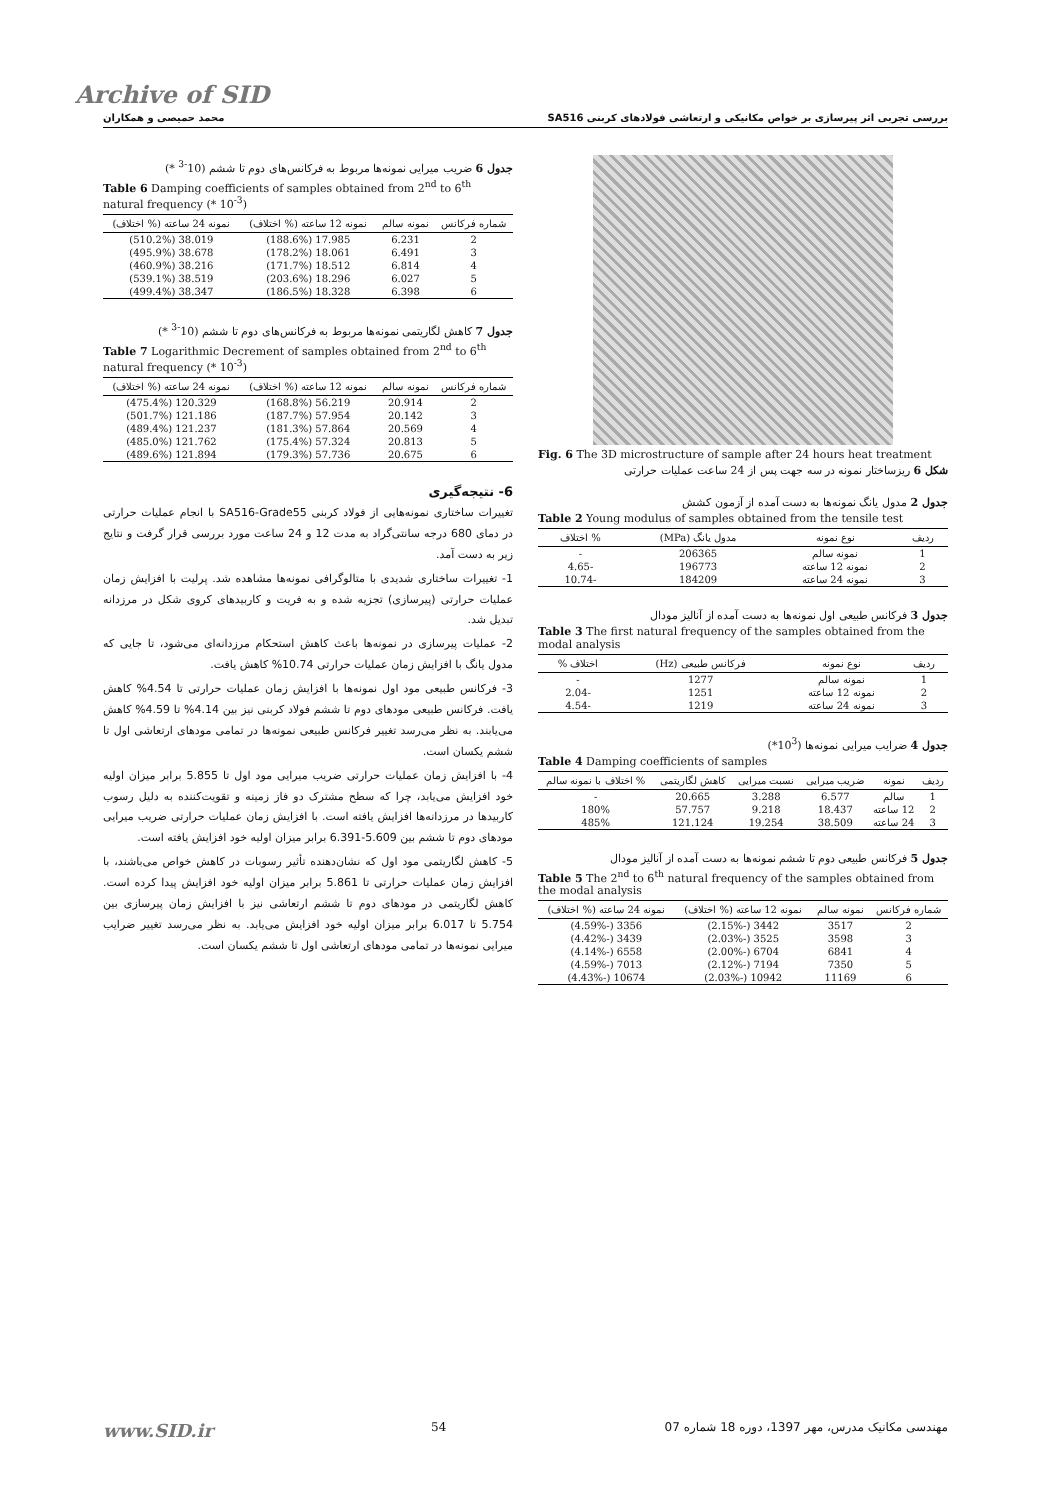Archive of SID
بررسی تجربی اثر پیرسازی بر خواص مکانیکی و ارتعاشی فولادهای کربنی SA516 محمد حمیصی و همکاران
Fig. 6 The 3D microstructure of sample after 24 hours heat treatment
شکل 6 ریزساختار نمونه در سه جهت پس از 24 ساعت عملیات حرارتی
جدول 2 مدول یانگ نمونه‌ها به دست آمده از آزمون کشش
Table 2 Young modulus of samples obtained from the tensile test
| ردیف | نوع نمونه | مدول یانگ (MPa) | % اختلاف |
| --- | --- | --- | --- |
| 1 | نمونه سالم | 206365 | - |
| 2 | نمونه 12 ساعته | 196773 | -4.65 |
| 3 | نمونه 24 ساعته | 184209 | -10.74 |
جدول 3 فرکانس طبیعی اول نمونه‌ها به دست آمده از آنالیز مودال
Table 3 The first natural frequency of the samples obtained from the modal analysis
| ردیف | نوع نمونه | فرکانس طبیعی (Hz) | اختلاف % |
| --- | --- | --- | --- |
| 1 | نمونه سالم | 1277 | - |
| 2 | نمونه 12 ساعته | 1251 | -2.04 |
| 3 | نمونه 24 ساعته | 1219 | -4.54 |
جدول 4 ضرایب میرایی نمونه‌ها (10<sup>3</sup>*)
Table 4 Damping coefficients of samples
| ردیف | نمونه | ضریب میرایی | نسبت میرایی | کاهش لگاریتمی | % اختلاف با نمونه سالم |
| --- | --- | --- | --- | --- | --- |
| 1 | سالم | 6.577 | 3.288 | 20.665 | - |
| 2 | 12 ساعته | 18.437 | 9.218 | 57.757 | 180% |
| 3 | 24 ساعته | 38.509 | 19.254 | 121.124 | 485% |
جدول 5 فرکانس طبیعی دوم تا ششم نمونه‌ها به دست آمده از آنالیز مودال
Table 5 The 2<sup>nd</sup> to 6<sup>th</sup> natural frequency of the samples obtained from the modal analysis
| شماره فرکانس | نمونه سالم | نمونه 12 ساعته (% اختلاف) | نمونه 24 ساعته (% اختلاف) |
| --- | --- | --- | --- |
| 2 | 3517 | 3442 (-2.15%) | 3356 (-4.59%) |
| 3 | 3598 | 3525 (-2.03%) | 3439 (-4.42%) |
| 4 | 6841 | 6704 (-2.00%) | 6558 (-4.14%) |
| 5 | 7350 | 7194 (-2.12%) | 7013 (-4.59%) |
| 6 | 11169 | 10942 (-2.03%) | 10674 (-4.43%) |
جدول 6 ضریب میرایی نمونه‌ها مربوط به فرکانس‌های دوم تا ششم (10<sup>-3</sup> *)
Table 6 Damping coefficients of samples obtained from 2<sup>nd</sup> to 6<sup>th</sup> natural frequency (* 10<sup>-3</sup>)
| شماره فرکانس | نمونه سالم | نمونه 12 ساعته (% اختلاف) | نمونه 24 ساعته (% اختلاف) |
| --- | --- | --- | --- |
| 2 | 6.231 | 17.985 (188.6%) | 38.019 (510.2%) |
| 3 | 6.491 | 18.061 (178.2%) | 38.678 (495.9%) |
| 4 | 6.814 | 18.512 (171.7%) | 38.216 (460.9%) |
| 5 | 6.027 | 18.296 (203.6%) | 38.519 (539.1%) |
| 6 | 6.398 | 18.328 (186.5%) | 38.347 (499.4%) |
جدول 7 کاهش لگاریتمی نمونه‌ها مربوط به فرکانس‌های دوم تا ششم (10<sup>-3</sup> *)
Table 7 Logarithmic Decrement of samples obtained from 2<sup>nd</sup> to 6<sup>th</sup> natural frequency (* 10<sup>-3</sup>)
| شماره فرکانس | نمونه سالم | نمونه 12 ساعته (% اختلاف) | نمونه 24 ساعته (% اختلاف) |
| --- | --- | --- | --- |
| 2 | 20.914 | 56.219 (168.8%) | 120.329 (475.4%) |
| 3 | 20.142 | 57.954 (187.7%) | 121.186 (501.7%) |
| 4 | 20.569 | 57.864 (181.3%) | 121.237 (489.4%) |
| 5 | 20.813 | 57.324 (175.4%) | 121.762 (485.0%) |
| 6 | 20.675 | 57.736 (179.3%) | 121.894 (489.6%) |
6- نتیجه‌گیری
تغییرات ساختاری نمونه‌هایی از فولاد کربنی SA516-Grade55 با انجام عملیات حرارتی در دمای 680 درجه سانتی‌گراد به مدت 12 و 24 ساعت مورد بررسی قرار گرفت و نتایج زیر به دست آمد.
1- تغییرات ساختاری شدیدی با متالوگرافی نمونه‌ها مشاهده شد. پرلیت با افزایش زمان عملیات حرارتی (پیرسازی) تجزیه شده و به فریت و کاربیدهای کروی شکل در مرزدانه تبدیل شد.
2- عملیات پیرسازی در نمونه‌ها باعث کاهش استحکام مرزدانه‌ای می‌شود، تا جایی که مدول یانگ با افزایش زمان عملیات حرارتی 10.74% کاهش یافت.
3- فرکانس طبیعی مود اول نمونه‌ها با افزایش زمان عملیات حرارتی تا 4.54% کاهش یافت. فرکانس طبیعی مودهای دوم تا ششم فولاد کربنی نیز بین 4.14% تا 4.59% کاهش می‌یابند. به نظر می‌رسد تغییر فرکانس طبیعی نمونه‌ها در تمامی مودهای ارتعاشی اول تا ششم یکسان است.
4- با افزایش زمان عملیات حرارتی ضریب میرایی مود اول تا 5.855 برابر میزان اولیه خود افزایش می‌یابد، چرا که سطح مشترک دو فاز زمینه و تقویت‌کننده به دلیل رسوب کاربیدها در مرزدانه‌ها افزایش یافته است. با افزایش زمان عملیات حرارتی ضریب میرایی مودهای دوم تا ششم بین 5.609-6.391 برابر میزان اولیه خود افزایش یافته است.
5- کاهش لگاریتمی مود اول که نشان‌دهنده تأثیر رسوبات در کاهش خواص می‌باشند، با افزایش زمان عملیات حرارتی تا 5.861 برابر میزان اولیه خود افزایش پیدا کرده است. کاهش لگاریتمی در مودهای دوم تا ششم ارتعاشی نیز با افزایش زمان پیرسازی بین 5.754 تا 6.017 برابر میزان اولیه خود افزایش می‌یابد. به نظر می‌رسد تغییر ضرایب میرایی نمونه‌ها در تمامی مودهای ارتعاشی اول تا ششم یکسان است.
www.SID.ir 54 مهندسی مکانیک مدرس، مهر 1397، دوره 18 شماره 07